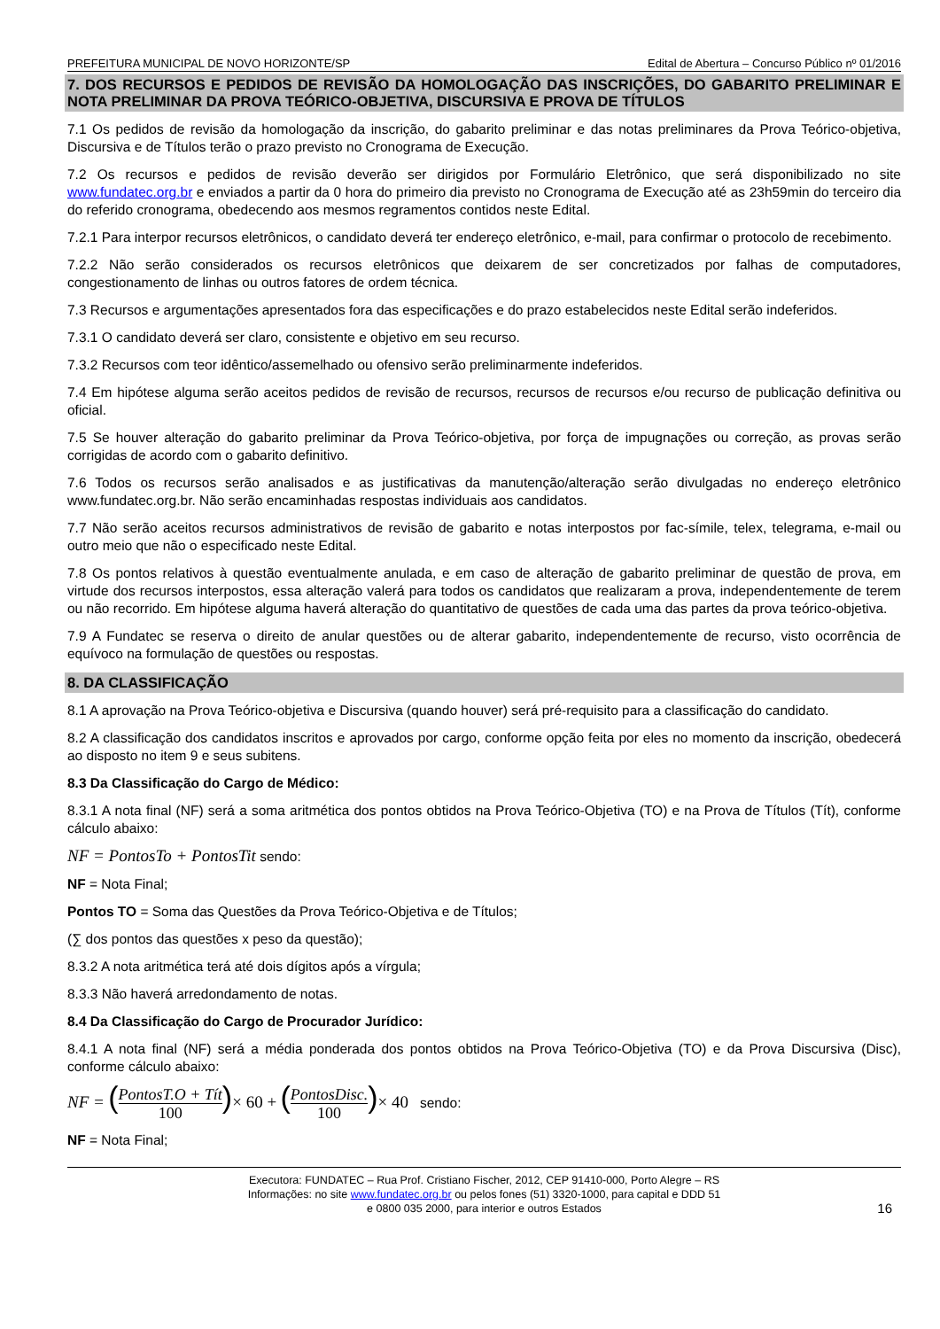PREFEITURA MUNICIPAL DE NOVO HORIZONTE/SP Edital de Abertura – Concurso Público nº 01/2016
7. DOS RECURSOS E PEDIDOS DE REVISÃO DA HOMOLOGAÇÃO DAS INSCRIÇÕES, DO GABARITO PRELIMINAR E NOTA PRELIMINAR DA PROVA TEÓRICO-OBJETIVA, DISCURSIVA E PROVA DE TÍTULOS
7.1 Os pedidos de revisão da homologação da inscrição, do gabarito preliminar e das notas preliminares da Prova Teórico-objetiva, Discursiva e de Títulos terão o prazo previsto no Cronograma de Execução.
7.2 Os recursos e pedidos de revisão deverão ser dirigidos por Formulário Eletrônico, que será disponibilizado no site www.fundatec.org.br e enviados a partir da 0 hora do primeiro dia previsto no Cronograma de Execução até as 23h59min do terceiro dia do referido cronograma, obedecendo aos mesmos regramentos contidos neste Edital.
7.2.1 Para interpor recursos eletrônicos, o candidato deverá ter endereço eletrônico, e-mail, para confirmar o protocolo de recebimento.
7.2.2 Não serão considerados os recursos eletrônicos que deixarem de ser concretizados por falhas de computadores, congestionamento de linhas ou outros fatores de ordem técnica.
7.3 Recursos e argumentações apresentados fora das especificações e do prazo estabelecidos neste Edital serão indeferidos.
7.3.1 O candidato deverá ser claro, consistente e objetivo em seu recurso.
7.3.2 Recursos com teor idêntico/assemelhado ou ofensivo serão preliminarmente indeferidos.
7.4 Em hipótese alguma serão aceitos pedidos de revisão de recursos, recursos de recursos e/ou recurso de publicação definitiva ou oficial.
7.5 Se houver alteração do gabarito preliminar da Prova Teórico-objetiva, por força de impugnações ou correção, as provas serão corrigidas de acordo com o gabarito definitivo.
7.6 Todos os recursos serão analisados e as justificativas da manutenção/alteração serão divulgadas no endereço eletrônico www.fundatec.org.br. Não serão encaminhadas respostas individuais aos candidatos.
7.7 Não serão aceitos recursos administrativos de revisão de gabarito e notas interpostos por fac-símile, telex, telegrama, e-mail ou outro meio que não o especificado neste Edital.
7.8 Os pontos relativos à questão eventualmente anulada, e em caso de alteração de gabarito preliminar de questão de prova, em virtude dos recursos interpostos, essa alteração valerá para todos os candidatos que realizaram a prova, independentemente de terem ou não recorrido. Em hipótese alguma haverá alteração do quantitativo de questões de cada uma das partes da prova teórico-objetiva.
7.9 A Fundatec se reserva o direito de anular questões ou de alterar gabarito, independentemente de recurso, visto ocorrência de equívoco na formulação de questões ou respostas.
8. DA CLASSIFICAÇÃO
8.1 A aprovação na Prova Teórico-objetiva e Discursiva (quando houver) será pré-requisito para a classificação do candidato.
8.2 A classificação dos candidatos inscritos e aprovados por cargo, conforme opção feita por eles no momento da inscrição, obedecerá ao disposto no item 9 e seus subitens.
8.3 Da Classificação do Cargo de Médico:
8.3.1 A nota final (NF) será a soma aritmética dos pontos obtidos na Prova Teórico-Objetiva (TO) e na Prova de Títulos (Tít), conforme cálculo abaixo:
NF = PontosTo + PontosTit sendo:
NF = Nota Final;
Pontos TO = Soma das Questões da Prova Teórico-Objetiva e de Títulos;
(∑ dos pontos das questões x peso da questão);
8.3.2 A nota aritmética terá até dois dígitos após a vírgula;
8.3.3 Não haverá arredondamento de notas.
8.4 Da Classificação do Cargo de Procurador Jurídico:
8.4.1 A nota final (NF) será a média ponderada dos pontos obtidos na Prova Teórico-Objetiva (TO) e da Prova Discursiva (Disc), conforme cálculo abaixo:
NF = (PontosT.O + Tít 100)× 60 + (PontosDisc. 100)× 40 sendo:
NF = Nota Final;
Executora: FUNDATEC – Rua Prof. Cristiano Fischer, 2012, CEP 91410-000, Porto Alegre – RS
Informações: no site www.fundatec.org.br ou pelos fones (51) 3320-1000, para capital e DDD 51
e 0800 035 2000, para interior e outros Estados
16